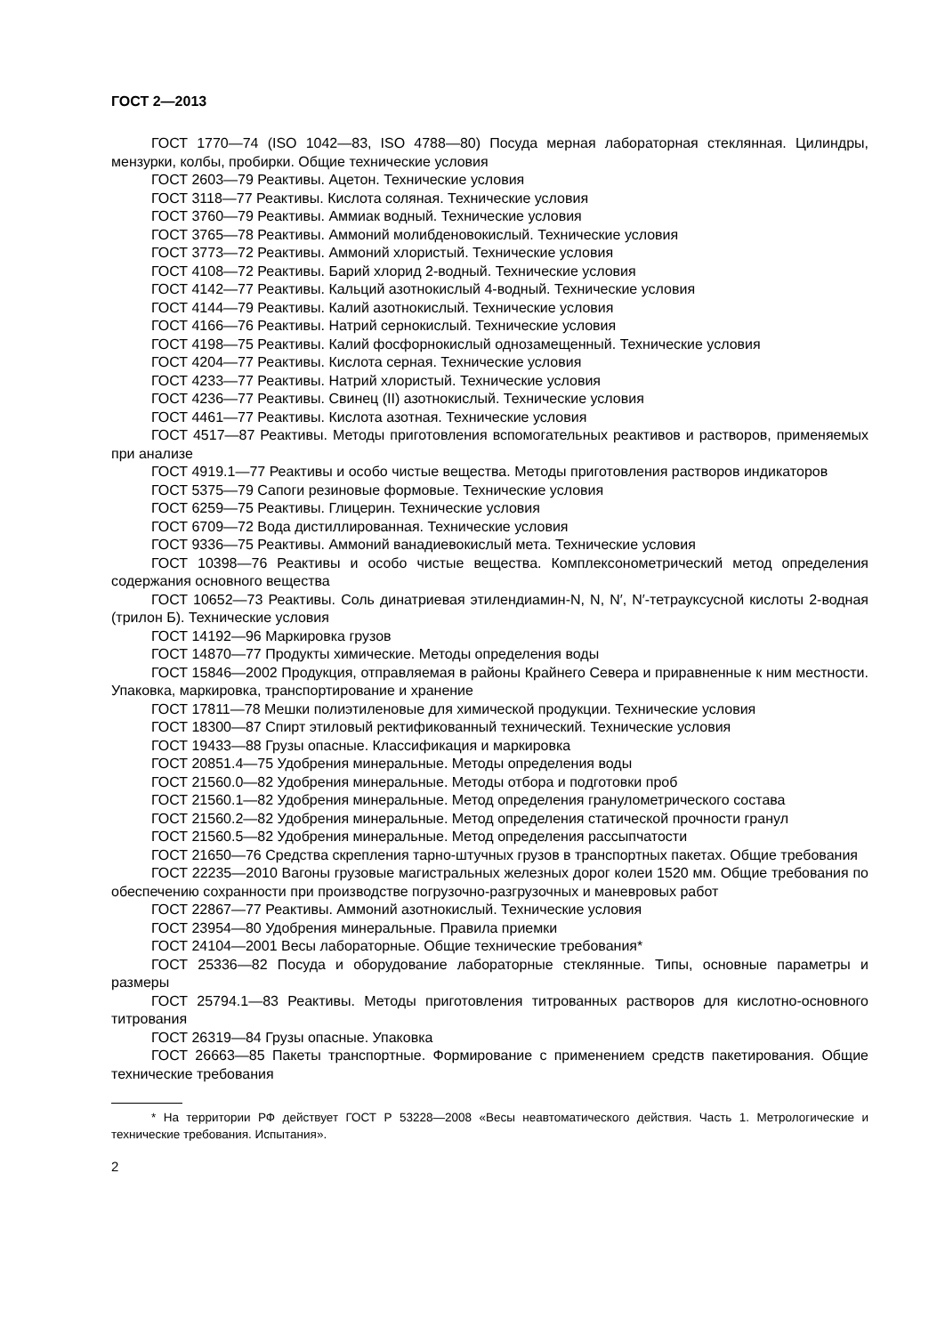ГОСТ 2—2013
ГОСТ 1770—74 (ISO 1042—83, ISO 4788—80) Посуда мерная лабораторная стеклянная. Цилиндры, мензурки, колбы, пробирки. Общие технические условия
ГОСТ 2603—79 Реактивы. Ацетон. Технические условия
ГОСТ 3118—77 Реактивы. Кислота соляная. Технические условия
ГОСТ 3760—79 Реактивы. Аммиак водный. Технические условия
ГОСТ 3765—78 Реактивы. Аммоний молибденовокислый. Технические условия
ГОСТ 3773—72 Реактивы. Аммоний хлористый. Технические условия
ГОСТ 4108—72 Реактивы. Барий хлорид 2-водный. Технические условия
ГОСТ 4142—77 Реактивы. Кальций азотнокислый 4-водный. Технические условия
ГОСТ 4144—79 Реактивы. Калий азотнокислый. Технические условия
ГОСТ 4166—76 Реактивы. Натрий сернокислый. Технические условия
ГОСТ 4198—75 Реактивы. Калий фосфорнокислый однозамещенный. Технические условия
ГОСТ 4204—77 Реактивы. Кислота серная. Технические условия
ГОСТ 4233—77 Реактивы. Натрий хлористый. Технические условия
ГОСТ 4236—77 Реактивы. Свинец (II) азотнокислый. Технические условия
ГОСТ 4461—77 Реактивы. Кислота азотная. Технические условия
ГОСТ 4517—87 Реактивы. Методы приготовления вспомогательных реактивов и растворов, применяемых при анализе
ГОСТ 4919.1—77 Реактивы и особо чистые вещества. Методы приготовления растворов индикаторов
ГОСТ 5375—79 Сапоги резиновые формовые. Технические условия
ГОСТ 6259—75 Реактивы. Глицерин. Технические условия
ГОСТ 6709—72 Вода дистиллированная. Технические условия
ГОСТ 9336—75 Реактивы. Аммоний ванадиевокислый мета. Технические условия
ГОСТ 10398—76 Реактивы и особо чистые вещества. Комплексонометрический метод определения содержания основного вещества
ГОСТ 10652—73 Реактивы. Соль динатриевая этилендиамин-N, N, N′, N′-тетрауксусной кислоты 2-водная (трилон Б). Технические условия
ГОСТ 14192—96 Маркировка грузов
ГОСТ 14870—77 Продукты химические. Методы определения воды
ГОСТ 15846—2002 Продукция, отправляемая в районы Крайнего Севера и приравненные к ним местности. Упаковка, маркировка, транспортирование и хранение
ГОСТ 17811—78 Мешки полиэтиленовые для химической продукции. Технические условия
ГОСТ 18300—87 Спирт этиловый ректификованный технический. Технические условия
ГОСТ 19433—88 Грузы опасные. Классификация и маркировка
ГОСТ 20851.4—75 Удобрения минеральные. Методы определения воды
ГОСТ 21560.0—82 Удобрения минеральные. Методы отбора и подготовки проб
ГОСТ 21560.1—82 Удобрения минеральные. Метод определения гранулометрического состава
ГОСТ 21560.2—82 Удобрения минеральные. Метод определения статической прочности гранул
ГОСТ 21560.5—82 Удобрения минеральные. Метод определения рассыпчатости
ГОСТ 21650—76 Средства скрепления тарно-штучных грузов в транспортных пакетах. Общие требования
ГОСТ 22235—2010 Вагоны грузовые магистральных железных дорог колеи 1520 мм. Общие требования по обеспечению сохранности при производстве погрузочно-разгрузочных и маневровых работ
ГОСТ 22867—77 Реактивы. Аммоний азотнокислый. Технические условия
ГОСТ 23954—80 Удобрения минеральные. Правила приемки
ГОСТ 24104—2001 Весы лабораторные. Общие технические требования*
ГОСТ 25336—82 Посуда и оборудование лабораторные стеклянные. Типы, основные параметры и размеры
ГОСТ 25794.1—83 Реактивы. Методы приготовления титрованных растворов для кислотно-основного титрования
ГОСТ 26319—84 Грузы опасные. Упаковка
ГОСТ 26663—85 Пакеты транспортные. Формирование с применением средств пакетирования. Общие технические требования
* На территории РФ действует ГОСТ Р 53228—2008 «Весы неавтоматического действия. Часть 1. Метрологические и технические требования. Испытания».
2